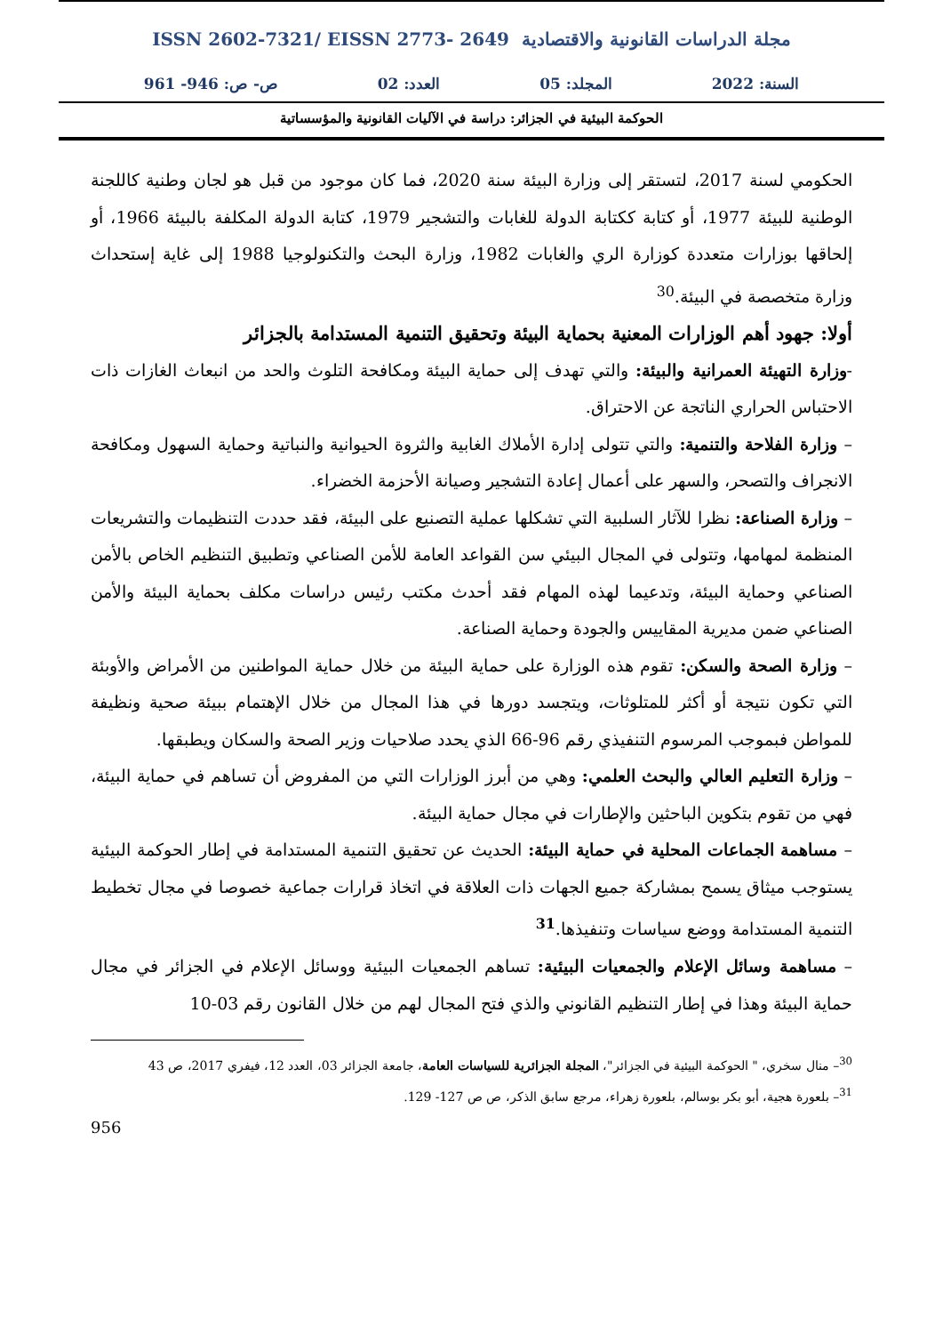ISSN 2602-7321/ EISSN 2773- 2649 مجلة الدراسات القانونية والاقتصادية
السنة: 2022 المجلد: 05 العدد: 02 ص- ص: 946- 961
الحوكمة البيئية في الجزائر: دراسة في الآليات القانونية والمؤسساتية
الحكومي لسنة 2017، لتستقر إلى وزارة البيئة سنة 2020، فما كان موجود من قبل هو لجان وطنية كاللجنة الوطنية للبيئة 1977، أو كتابة ككتابة الدولة للغابات والتشجير 1979، كتابة الدولة المكلفة بالبيئة 1966، أو إلحاقها بوزارات متعددة كوزارة الري والغابات 1982، وزارة البحث والتكنولوجيا 1988 إلى غاية إستحداث وزارة متخصصة في البيئة.<sup>30</sup>
أولا: جهود أهم الوزارات المعنية بحماية البيئة وتحقيق التنمية المستدامة بالجزائر
-وزارة التهيئة العمرانية والبيئة: والتي تهدف إلى حماية البيئة ومكافحة التلوث والحد من انبعاث الغازات ذات الاحتباس الحراري الناتجة عن الاحتراق.
– وزارة الفلاحة والتنمية: والتي تتولى إدارة الأملاك الغابية والثروة الحيوانية والنباتية وحماية السهول ومكافحة الانجراف والتصحر، والسهر على أعمال إعادة التشجير وصيانة الأحزمة الخضراء.
– وزارة الصناعة: نظرا للآثار السلبية التي تشكلها عملية التصنيع على البيئة، فقد حددت التنظيمات والتشريعات المنظمة لمهامها، وتتولى في المجال البيئي سن القواعد العامة للأمن الصناعي وتطبيق التنظيم الخاص بالأمن الصناعي وحماية البيئة، وتدعيما لهذه المهام فقد أحدث مكتب رئيس دراسات مكلف بحماية البيئة والأمن الصناعي ضمن مديرية المقاييس والجودة وحماية الصناعة.
– وزارة الصحة والسكن: تقوم هذه الوزارة على حماية البيئة من خلال حماية المواطنين من الأمراض والأوبئة التي تكون نتيجة أو أكثر للمتلوثات، ويتجسد دورها في هذا المجال من خلال الإهتمام ببيئة صحية ونظيفة للمواطن فبموجب المرسوم التنفيذي رقم 96-66 الذي يحدد صلاحيات وزير الصحة والسكان ويطبقها.
– وزارة التعليم العالي والبحث العلمي: وهي من أبرز الوزارات التي من المفروض أن تساهم في حماية البيئة، فهي من تقوم بتكوين الباحثين والإطارات في مجال حماية البيئة.
– مساهمة الجماعات المحلية في حماية البيئة: الحديث عن تحقيق التنمية المستدامة في إطار الحوكمة البيئية يستوجب ميثاق يسمح بمشاركة جميع الجهات ذات العلاقة في اتخاذ قرارات جماعية خصوصا في مجال تخطيط التنمية المستدامة ووضع سياسات وتنفيذها.<sup>31</sup>
– مساهمة وسائل الإعلام والجمعيات البيئية: تساهم الجمعيات البيئية ووسائل الإعلام في الجزائر في مجال حماية البيئة وهذا في إطار التنظيم القانوني والذي فتح المجال لهم من خلال القانون رقم 03-10
<sup>30</sup>– منال سخري، " الحوكمة البيئية في الجزائر"، المجلة الجزائرية للسياسات العامة، جامعة الجزائر 03، العدد 12، فيفري 2017، ص 43
<sup>31</sup>– بلعورة هجية، أبو بكر بوسالم، بلعورة زهراء، مرجع سابق الذكر، ص ص 127- 129.
956